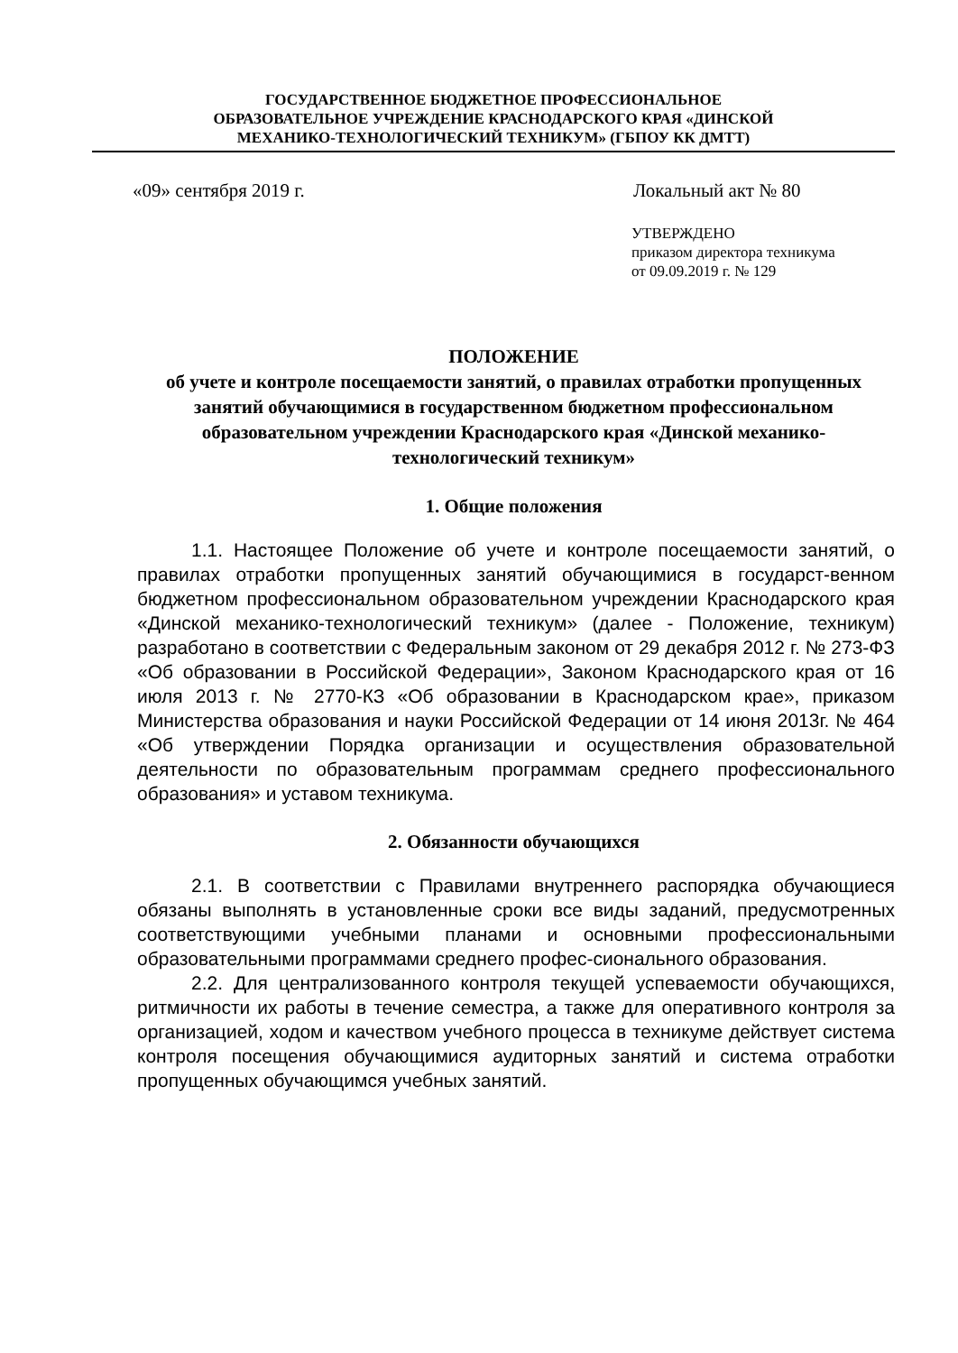ГОСУДАРСТВЕННОЕ БЮДЖЕТНОЕ ПРОФЕССИОНАЛЬНОЕ
ОБРАЗОВАТЕЛЬНОЕ УЧРЕЖДЕНИЕ КРАСНОДАРСКОГО КРАЯ «ДИНСКОЙ
МЕХАНИКО-ТЕХНОЛОГИЧЕСКИЙ ТЕХНИКУМ» (ГБПОУ КК ДМТТ)
«09» сентября 2019 г. Локальный акт № 80
УТВЕРЖДЕНО
приказом директора техникума
от 09.09.2019 г. № 129
ПОЛОЖЕНИЕ
об учете и контроле посещаемости занятий, о правилах отработки пропущенных занятий обучающимися в государственном бюджетном профессиональном образовательном учреждении Краснодарского края «Динской механико-технологический техникум»
1. Общие положения
1.1. Настоящее Положение об учете и контроле посещаемости занятий, о правилах отработки пропущенных занятий обучающимися в государст-венном бюджетном профессиональном образовательном учреждении Краснодарского края «Динской механико-технологический техникум» (далее - Положение, техникум) разработано в соответствии с Федеральным законом от 29 декабря 2012 г. № 273-ФЗ «Об образовании в Российской Федерации», Законом Краснодарского края от 16 июля 2013 г. № 2770-КЗ «Об образовании в Краснодарском крае», приказом Министерства образования и науки Российской Федерации от 14 июня 2013г. № 464 «Об утверждении Порядка организации и осуществления образовательной деятельности по образовательным программам среднего профессионального образования» и уставом техникума.
2. Обязанности обучающихся
2.1. В соответствии с Правилами внутреннего распорядка обучающиеся обязаны выполнять в установленные сроки все виды заданий, предусмотренных соответствующими учебными планами и основными профессиональными образовательными программами среднего профес-сионального образования.
2.2. Для централизованного контроля текущей успеваемости обучающихся, ритмичности их работы в течение семестра, а также для оперативного контроля за организацией, ходом и качеством учебного процесса в техникуме действует система контроля посещения обучающимися аудиторных занятий и система отработки пропущенных обучающимся учебных занятий.